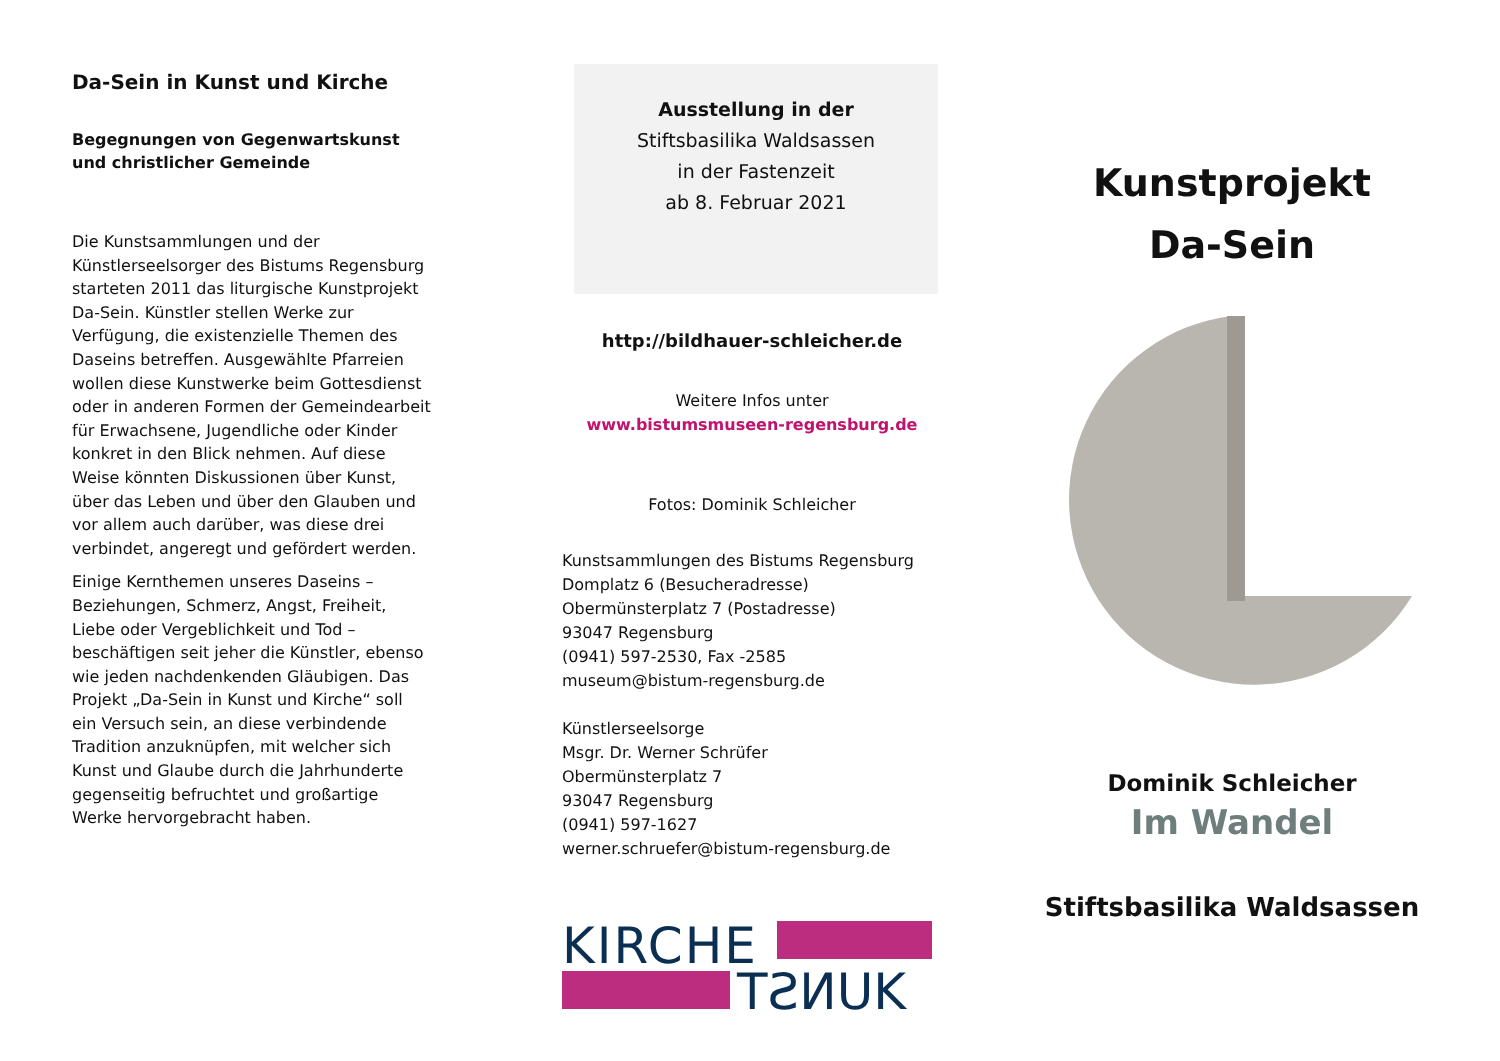Da-Sein in Kunst und Kirche
Begegnungen von Gegenwartskunst und christlicher Gemeinde
Die Kunstsammlungen und der Künstlerseelsorger des Bistums Regensburg starteten 2011 das liturgische Kunstprojekt Da-Sein. Künstler stellen Werke zur Verfügung, die existenzielle Themen des Daseins betreffen. Ausgewählte Pfarreien wollen diese Kunstwerke beim Gottesdienst oder in anderen Formen der Gemeindearbeit für Erwachsene, Jugendliche oder Kinder konkret in den Blick nehmen. Auf diese Weise könnten Diskussionen über Kunst, über das Leben und über den Glauben und vor allem auch darüber, was diese drei verbindet, angeregt und gefördert werden.
Einige Kernthemen unseres Daseins – Beziehungen, Schmerz, Angst, Freiheit, Liebe oder Vergeblichkeit und Tod – beschäftigen seit jeher die Künstler, ebenso wie jeden nachdenkenden Gläubigen. Das Projekt „Da-Sein in Kunst und Kirche“ soll ein Versuch sein, an diese verbindende Tradition anzuknüpfen, mit welcher sich Kunst und Glaube durch die Jahrhunderte gegenseitig befruchtet und großartige Werke hervorgebracht haben.
Ausstellung in der
Stiftsbasilika Waldsassen
in der Fastenzeit
ab 8. Februar 2021
http://bildhauer-schleicher.de
Weitere Infos unter
www.bistumsmuseen-regensburg.de
Fotos: Dominik Schleicher
Kunstsammlungen des Bistums Regensburg
Domplatz 6 (Besucheradresse)
Obermünsterplatz 7 (Postadresse)
93047 Regensburg
(0941) 597-2530, Fax -2585
museum@bistum-regensburg.de
Künstlerseelsorge
Msgr. Dr. Werner Schrüfer
Obermünsterplatz 7
93047 Regensburg
(0941) 597-1627
werner.schruefer@bistum-regensburg.de
KIRCHE
TƧИUK
Kunstprojekt
Da-Sein
Dominik Schleicher
Im Wandel
Stiftsbasilika Waldsassen